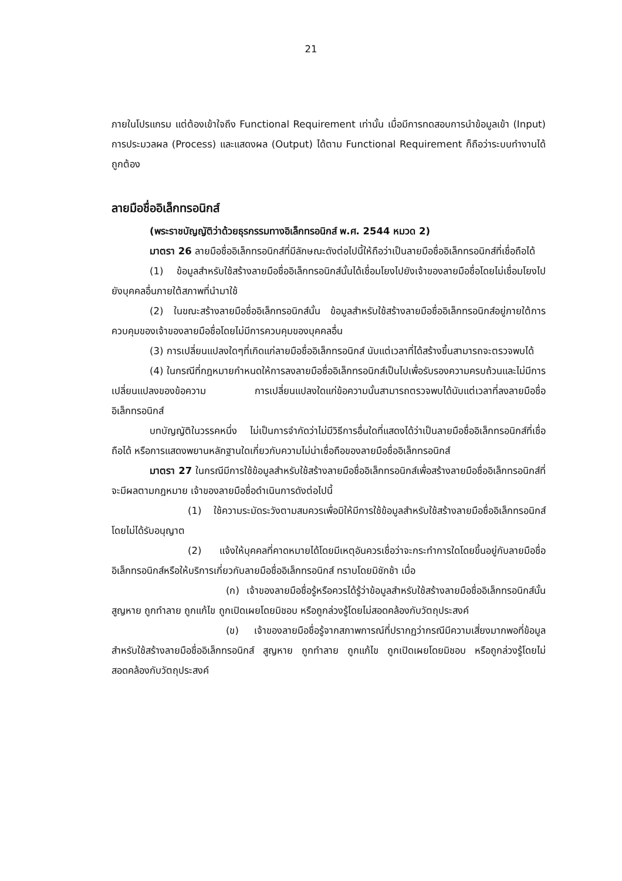21
ภายในโปรแกรม แต่ต้องเข้าใจถึง Functional Requirement เท่านั้น เมื่อมีการทดสอบการนำข้อมูลเข้า (Input) การประมวลผล (Process) และแสดงผล (Output) ได้ตาม Functional Requirement ก็ถือว่าระบบทำงานได้ถูกต้อง
ลายมือชื่ออิเล็กทรอนิกส์
(พระราชบัญญัติว่าด้วยธุรกรรมทางอิเล็กทรอนิกส์ พ.ศ. 2544 หมวด 2)
มาตรา 26 ลายมือชื่ออิเล็กทรอนิกส์ที่มีลักษณะดังต่อไปนี้ให้ถือว่าเป็นลายมือชื่ออิเล็กทรอนิกส์ที่เชื่อถือได้
(1) ข้อมูลสำหรับใช้สร้างลายมือชื่ออิเล็กทรอนิกส์นั้นได้เชื่อมโยงไปยังเจ้าของลายมือชื่อโดยไม่เชื่อมโยงไปยังบุคคลอื่นภายใต้สภาพที่นำมาใช้
(2) ในขณะสร้างลายมือชื่ออิเล็กทรอนิกส์นั้น ข้อมูลสำหรับใช้สร้างลายมือชื่ออิเล็กทรอนิกส์อยู่ภายใต้การควบคุมของเจ้าของลายมือชื่อโดยไม่มีการควบคุมของบุคคลอื่น
(3) การเปลี่ยนแปลงใดๆที่เกิดแก่ลายมือชื่ออิเล็กทรอนิกส์ นับแต่เวลาที่ได้สร้างขึ้นสามารถจะตรวจพบได้
(4) ในกรณีที่กฎหมายกำหนดให้การลงลายมือชื่ออิเล็กทรอนิกส์เป็นไปเพื่อรับรองความครบถ้วนและไม่มีการเปลี่ยนแปลงของข้อความ การเปลี่ยนแปลงใดแก่ข้อความนั้นสามารถตรวจพบได้นับแต่เวลาที่ลงลายมือชื่ออิเล็กทรอนิกส์
บทบัญญัติในวรรคหนึ่ง ไม่เป็นการจำกัดว่าไม่มีวิธีการอื่นใดที่แสดงได้ว่าเป็นลายมือชื่ออิเล็กทรอนิกส์ที่เชื่อถือได้ หรือการแสดงพยานหลักฐานใดเกี่ยวกับความไม่น่าเชื่อถือของลายมือชื่ออิเล็กทรอนิกส์
มาตรา 27 ในกรณีมีการใช้ข้อมูลสำหรับใช้สร้างลายมือชื่ออิเล็กทรอนิกส์เพื่อสร้างลายมือชื่ออิเล็กทรอนิกส์ที่จะมีผลตามกฎหมาย เจ้าของลายมือชื่อดำเนินการดังต่อไปนี้
(1) ใช้ความระมัดระวังตามสมควรเพื่อมิให้มีการใช้ข้อมูลสำหรับใช้สร้างลายมือชื่ออิเล็กทรอนิกส์โดยไม่ได้รับอนุญาต
(2) แจ้งให้บุคคลที่คาดหมายได้โดยมีเหตุอันควรเชื่อว่าจะกระทำการใดโดยขึ้นอยู่กับลายมือชื่ออิเล็กทรอนิกส์หรือให้บริการเกี่ยวกับลายมือชื่ออิเล็กทรอนิกส์ ทราบโดยมิชักช้า เมื่อ
(ก) เจ้าของลายมือชื่อรู้หรือควรได้รู้ว่าข้อมูลสำหรับใช้สร้างลายมือชื่ออิเล็กทรอนิกส์นั้นสูญหาย ถูกทำลาย ถูกแก้ไข ถูกเปิดเผยโดยมิชอบ หรือถูกล่วงรู้โดยไม่สอดคล้องกับวัตถุประสงค์
(ข) เจ้าของลายมือชื่อรู้จากสภาพการณ์ที่ปรากฏว่ากรณีมีความเสี่ยงมากพอที่ข้อมูลสำหรับใช้สร้างลายมือชื่ออิเล็กทรอนิกส์ สูญหาย ถูกทำลาย ถูกแก้ไข ถูกเปิดเผยโดยมิชอบ หรือถูกล่วงรู้โดยไม่สอดคล้องกับวัตถุประสงค์